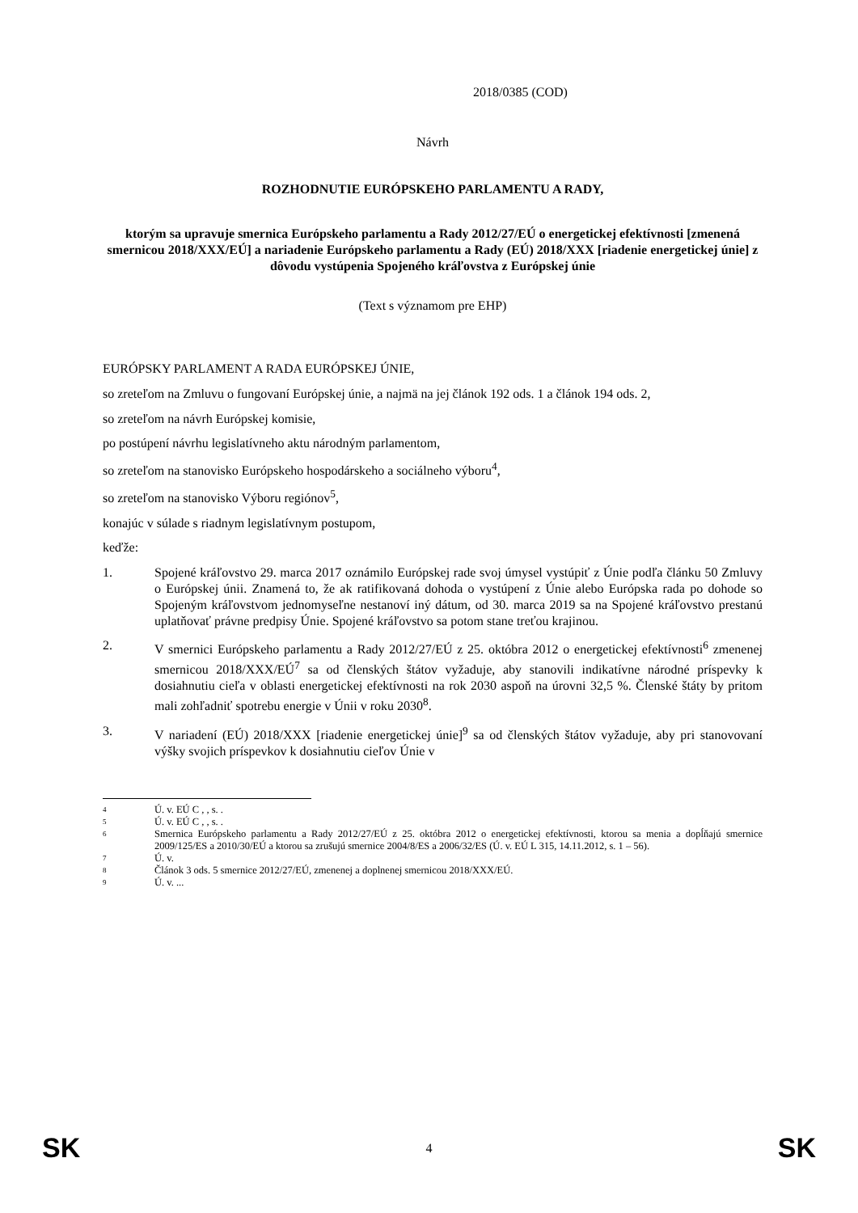2018/0385 (COD)
Návrh
ROZHODNUTIE EURÓPSKEHO PARLAMENTU A RADY,
ktorým sa upravuje smernica Európskeho parlamentu a Rady 2012/27/EÚ o energetickej efektívnosti [zmenená smernicou 2018/XXX/EÚ] a nariadenie Európskeho parlamentu a Rady (EÚ) 2018/XXX [riadenie energetickej únie] z dôvodu vystúpenia Spojeného kráľovstva z Európskej únie
(Text s významom pre EHP)
EURÓPSKY PARLAMENT A RADA EURÓPSKEJ ÚNIE,
so zreteľom na Zmluvu o fungovaní Európskej únie, a najmä na jej článok 192 ods. 1 a článok 194 ods. 2,
so zreteľom na návrh Európskej komisie,
po postúpení návrhu legislatívneho aktu národným parlamentom,
so zreteľom na stanovisko Európskeho hospodárskeho a sociálneho výboru<sup>4</sup>,
so zreteľom na stanovisko Výboru regiónov<sup>5</sup>,
konajúc v súlade s riadnym legislatívnym postupom,
keďže:
1. Spojené kráľovstvo 29. marca 2017 oznámilo Európskej rade svoj úmysel vystúpiť z Únie podľa článku 50 Zmluvy o Európskej únii. Znamená to, že ak ratifikovaná dohoda o vystúpení z Únie alebo Európska rada po dohode so Spojeným kráľovstvom jednomyseľne nestanoví iný dátum, od 30. marca 2019 sa na Spojené kráľovstvo prestanú uplatňovať právne predpisy Únie. Spojené kráľovstvo sa potom stane treťou krajinou.
2. V smernici Európskeho parlamentu a Rady 2012/27/EÚ z 25. októbra 2012 o energetickej efektívnosti<sup>6</sup> zmenenej smernicou 2018/XXX/EÚ<sup>7</sup> sa od členských štátov vyžaduje, aby stanovili indikatívne národné príspevky k dosiahnutiu cieľa v oblasti energetickej efektívnosti na rok 2030 aspoň na úrovni 32,5 %. Členské štáty by pritom mali zohľadniť spotrebu energie v Únii v roku 2030<sup>8</sup>.
3. V nariadení (EÚ) 2018/XXX [riadenie energetickej únie]<sup>9</sup> sa od členských štátov vyžaduje, aby pri stanovovaní výšky svojich príspevkov k dosiahnutiu cieľov Únie v
4 Ú. v. EÚ C , , s. .
5 Ú. v. EÚ C , , s. .
6 Smernica Európskeho parlamentu a Rady 2012/27/EÚ z 25. októbra 2012 o energetickej efektívnosti, ktorou sa menia a dopĺňajú smernice 2009/125/ES a 2010/30/EÚ a ktorou sa zrušujú smernice 2004/8/ES a 2006/32/ES (Ú. v. EÚ L 315, 14.11.2012, s. 1 – 56).
7 Ú. v.
8 Článok 3 ods. 5 smernice 2012/27/EÚ, zmenenej a doplnenej smernicou 2018/XXX/EÚ.
9 Ú. v. ...
SK 4 SK